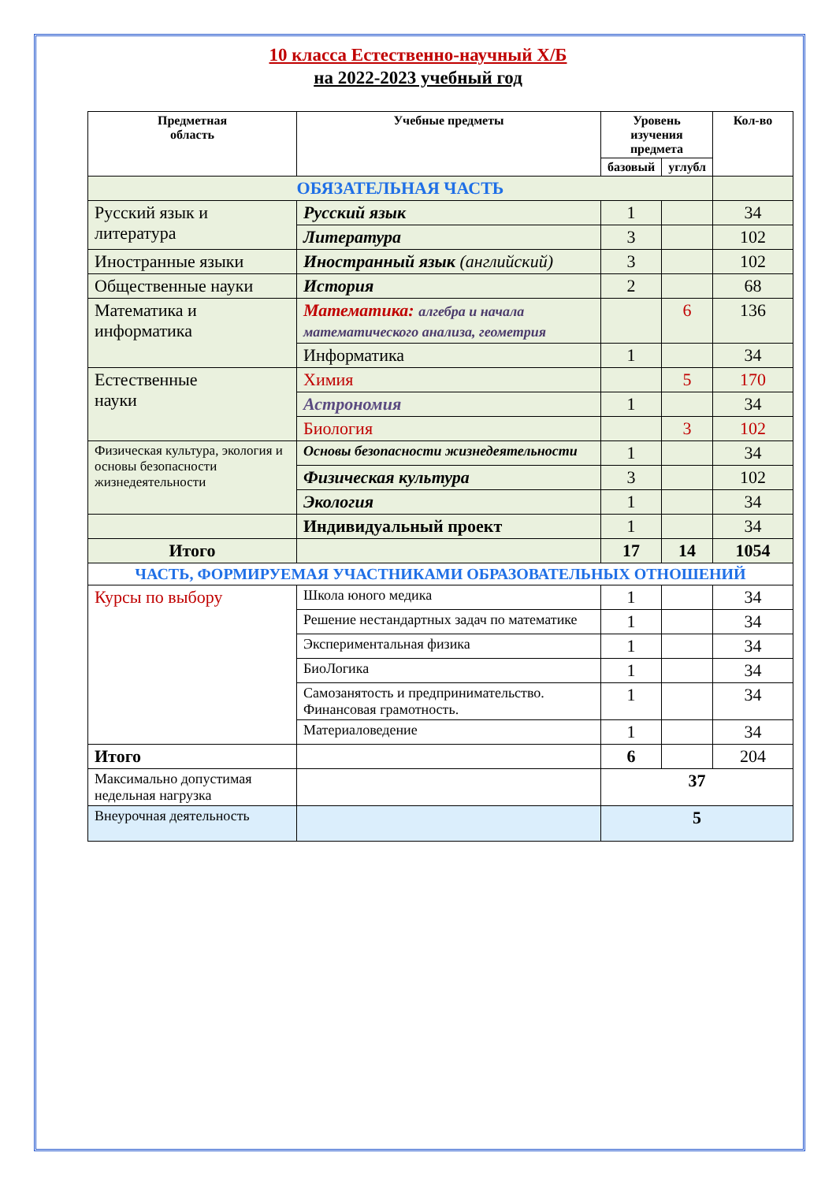10 класса Естественно-научный Х/Б
на 2022-2023 учебный год
| Предметная область | Учебные предметы | Уровень изучения предмета | | Кол-во |
| --- | --- | --- | --- | --- |
| | | базовый | углубл | |
| ОБЯЗАТЕЛЬНАЯ ЧАСТЬ | | | | |
| Русский язык и литература | Русский язык | 1 | | 34 |
| | Литература | 3 | | 102 |
| Иностранные языки | Иностранный язык (английский) | 3 | | 102 |
| Общественные науки | История | 2 | | 68 |
| Математика и информатика | Математика: алгебра и начала математического анализа, геометрия | | 6 | 136 |
| | Информатика | 1 | | 34 |
| Естественные науки | Химия | | 5 | 170 |
| | Астрономия | 1 | | 34 |
| | Биология | | 3 | 102 |
| Физическая культура, экология и основы безопасности жизнедеятельности | Основы безопасности жизнедеятельности | 1 | | 34 |
| | Физическая культура | 3 | | 102 |
| | Экология | 1 | | 34 |
| | Индивидуальный проект | 1 | | 34 |
| Итого | | 17 | 14 | 1054 |
| ЧАСТЬ, ФОРМИРУЕМАЯ УЧАСТНИКАМИ ОБРАЗОВАТЕЛЬНЫХ ОТНОШЕНИЙ | | | | |
| Курсы по выбору | Школа юного медика | 1 | | 34 |
| | Решение нестандартных задач по математике | 1 | | 34 |
| | Экспериментальная физика | 1 | | 34 |
| | БиоЛогика | 1 | | 34 |
| | Самозанятость и предпринимательство. Финансовая грамотность. | 1 | | 34 |
| | Материаловедение | 1 | | 34 |
| Итого | | 6 | | 204 |
| Максимально допустимая недельная нагрузка | | 37 | | |
| Внеурочная деятельность | | 5 | | |